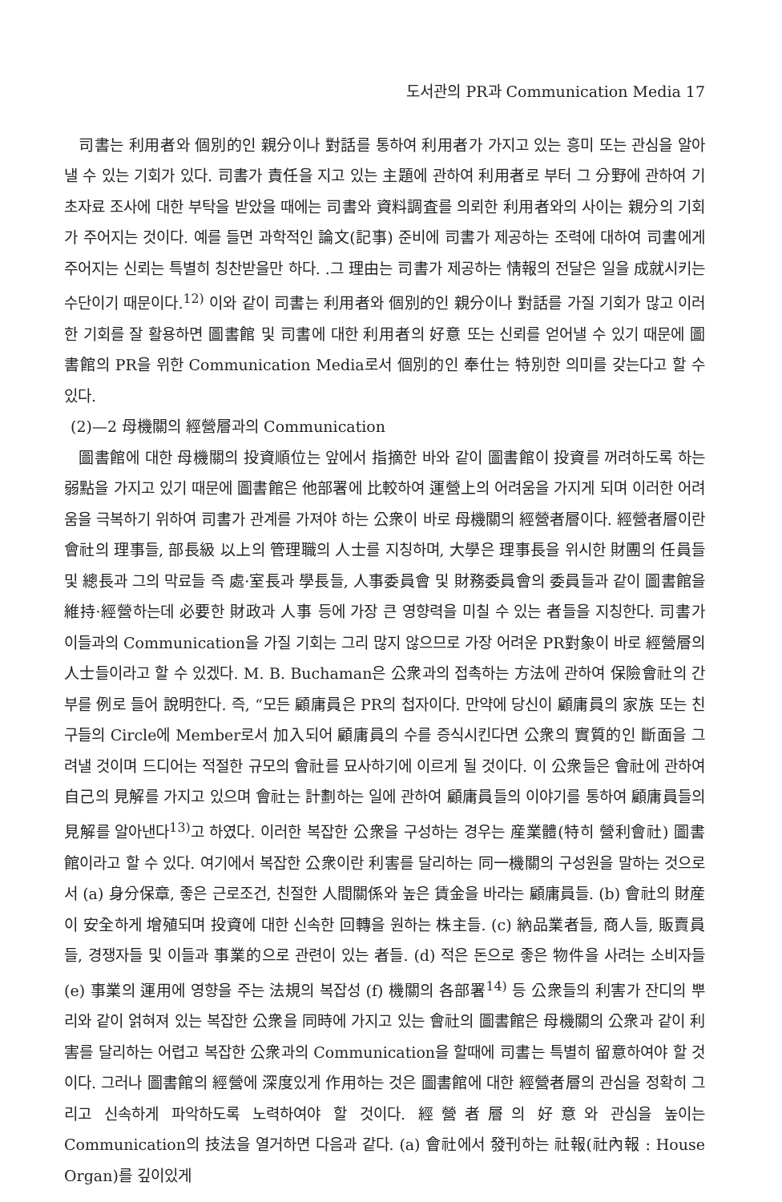도서관의 PR과 Communication Media 17
司書는 利用者와 個別的인 親分이나 對話를 통하여 利用者가 가지고 있는 흥미 또는 관심을 알아낼 수 있는 기회가 있다. 司書가 責任을 지고 있는 主題에 관하여 利用者로 부터 그 分野에 관하여 기초자료 조사에 대한 부탁을 받았을 때에는 司書와 資料調査를 의뢰한 利用者와의 사이는 親分의 기회가 주어지는 것이다. 예를 들면 과학적인 論文(記事) 준비에 司書가 제공하는 조력에 대하여 司書에게 주어지는 신뢰는 특별히 칭찬받을만 하다. .그 理由는 司書가 제공하는 情報의 전달은 일을 成就시키는 수단이기 때문이다.<sup>12)</sup> 이와 같이 司書는 利用者와 個別的인 親分이나 對話를 가질 기회가 많고 이러한 기회를 잘 활용하면 圖書館 및 司書에 대한 利用者의 好意 또는 신뢰를 얻어낼 수 있기 때문에 圖書館의 PR을 위한 Communication Media로서 個別的인 奉仕는 特別한 의미를 갖는다고 할 수 있다.
(2)—2 母機關의 經營層과의 Communication
圖書館에 대한 母機關의 投資順位는 앞에서 指摘한 바와 같이 圖書館이 投資를 꺼려하도록 하는 弱點을 가지고 있기 때문에 圖書館은 他部署에 比較하여 運營上의 어려움을 가지게 되며 이러한 어려움을 극복하기 위하여 司書가 관계를 가져야 하는 公衆이 바로 母機關의 經營者層이다. 經營者層이란 會社의 理事들, 部長級 以上의 管理職의 人士를 지칭하며, 大學은 理事長을 위시한 財團의 任員들 및 總長과 그의 막료들 즉 處·室長과 學長들, 人事委員會 및 財務委員會의 委員들과 같이 圖書館을 維持·經營하는데 必要한 財政과 人事 등에 가장 큰 영향력을 미칠 수 있는 者들을 지칭한다. 司書가 이들과의 Communication을 가질 기회는 그리 많지 않으므로 가장 어려운 PR對象이 바로 經營層의 人士들이라고 할 수 있겠다. M. B. Buchaman은 公衆과의 접촉하는 方法에 관하여 保險會社의 간부를 例로 들어 說明한다. 즉, “모든 顧庸員은 PR의 첩자이다. 만약에 당신이 顧庸員의 家族 또는 친구들의 Circle에 Member로서 加入되어 顧庸員의 수를 증식시킨다면 公衆의 實質的인 斷面을 그려낼 것이며 드디어는 적절한 규모의 會社를 묘사하기에 이르게 될 것이다. 이 公衆들은 會社에 관하여 自己의 見解를 가지고 있으며 會社는 計劃하는 일에 관하여 顧庸員들의 이야기를 통하여 顧庸員들의 見解를 알아낸다<sup>13)</sup>고 하였다. 이러한 복잡한 公衆을 구성하는 경우는 産業體(特히 營利會社) 圖書館이라고 할 수 있다. 여기에서 복잡한 公衆이란 利害를 달리하는 同一機關의 구성원을 말하는 것으로서 (a) 身分保章, 좋은 근로조건, 친절한 人間關係와 높은 賃金을 바라는 顧庸員들. (b) 會社의 財産이 安全하게 增殖되며 投資에 대한 신속한 回轉을 원하는 株主들. (c) 納品業者들, 商人들, 販賣員들, 경쟁자들 및 이들과 事業的으로 관련이 있는 者들. (d) 적은 돈으로 좋은 物件을 사려는 소비자들 (e) 事業의 運用에 영향을 주는 法規의 복잡성 (f) 機關의 各部署<sup>14)</sup> 등 公衆들의 利害가 잔디의 뿌리와 같이 얽혀져 있는 복잡한 公衆을 同時에 가지고 있는 會社의 圖書館은 母機關의 公衆과 같이 利害를 달리하는 어렵고 복잡한 公衆과의 Communication을 할때에 司書는 특별히 留意하여야 할 것이다. 그러나 圖書館의 經營에 深度있게 作用하는 것은 圖書館에 대한 經營者層의 관심을 정확히 그리고 신속하게 파악하도록 노력하여야 할 것이다. 經營者層의 好意와 관심을 높이는 Communication의 技法을 열거하면 다음과 같다. (a) 會社에서 發刊하는 社報(社內報 : House Organ)를 깊이있게